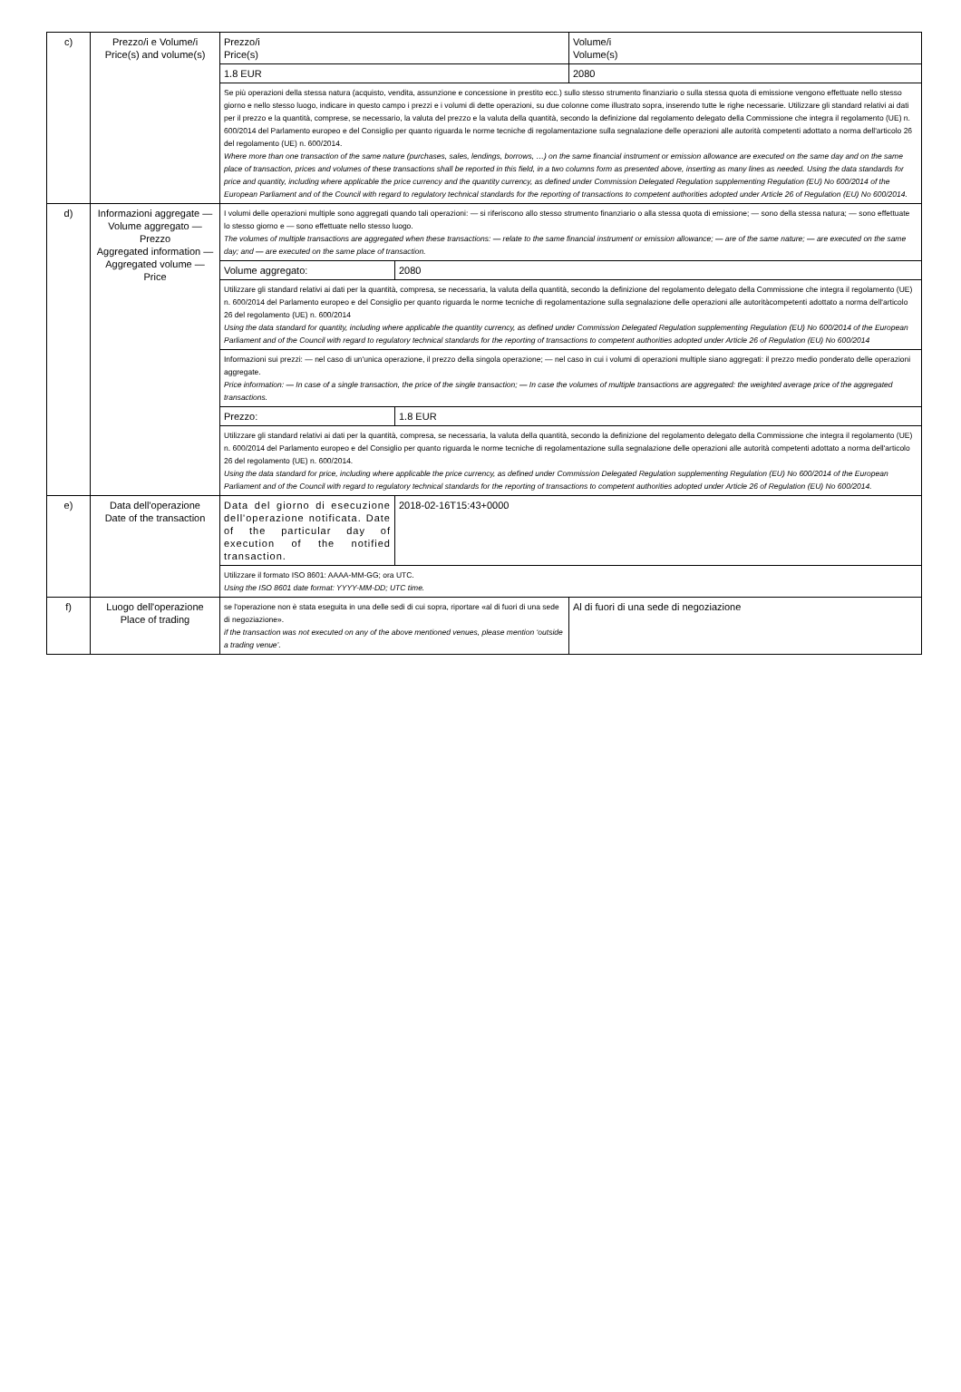| c) | Prezzo/i e Volume/i Price(s) and volume(s) | Prezzo/i Price(s) | | Volume/i Volume(s) |
| | | 1.8 EUR | | 2080 |
| | | Se più operazioni della stessa natura (acquisto, vendita, assunzione e concessione in prestito ecc.) sullo stesso strumento finanziario o sulla stessa quota di emissione vengono effettuate nello stesso giorno e nello stesso luogo, indicare in questo campo i prezzi e i volumi di dette operazioni, su due colonne come illustrato sopra, inserendo tutte le righe necessarie. Utilizzare gli standard relativi ai dati per il prezzo e la quantità, comprese, se necessario, la valuta del prezzo e la valuta della quantità, secondo la definizione dal regolamento delegato della Commissione che integra il regolamento (UE) n. 600/2014 del Parlamento europeo e del Consiglio per quanto riguarda le norme tecniche di regolamentazione sulla segnalazione delle operazioni alle autorità competenti adottato a norma dell'articolo 26 del regolamento (UE) n. 600/2014. Where more than one transaction of the same nature (purchases, sales, lendings, borrows, …) on the same financial instrument or emission allowance are executed on the same day and on the same place of transaction, prices and volumes of these transactions shall be reported in this field, in a two columns form as presented above, inserting as many lines as needed. Using the data standards for price and quantity, including where applicable the price currency and the quantity currency, as defined under Commission Delegated Regulation supplementing Regulation (EU) No 600/2014 of the European Parliament and of the Council with regard to regulatory technical standards for the reporting of transactions to competent authorities adopted under Article 26 of Regulation (EU) No 600/2014. | | |
| d) | Informazioni aggregate — Volume aggregato — Prezzo Aggregated information — Aggregated volume — Price | I volumi delle operazioni multiple sono aggregati quando tali operazioni: — si riferiscono allo stesso strumento finanziario o alla stessa quota di emissione; — sono della stessa natura; — sono effettuate lo stesso giorno e — sono effettuate nello stesso luogo. The volumes of multiple transactions are aggregated when these transactions: — relate to the same financial instrument or emission allowance; — are of the same nature; — are executed on the same day; and — are executed on the same place of transaction. | | |
| | | Volume aggregato: | 2080 | |
| | | Utilizzare gli standard relativi ai dati per la quantità, compresa, se necessaria, la valuta della quantità, secondo la definizione del regolamento delegato della Commissione che integra il regolamento (UE) n. 600/2014 del Parlamento europeo e del Consiglio per quanto riguarda le norme tecniche di regolamentazione sulla segnalazione delle operazioni alle autoritàcompetenti adottato a norma dell'articolo 26 del regolamento (UE) n. 600/2014 Using the data standard for quantity, including where applicable the quantity currency, as defined under Commission Delegated Regulation supplementing Regulation (EU) No 600/2014 of the European Parliament and of the Council with regard to regulatory technical standards for the reporting of transactions to competent authorities adopted under Article 26 of Regulation (EU) No 600/2014 | | |
| | | Informazioni sui prezzi: — nel caso di un'unica operazione, il prezzo della singola operazione; — nel caso in cui i volumi di operazioni multiple siano aggregati: il prezzo medio ponderato delle operazioni aggregate. Price information: — In case of a single transaction, the price of the single transaction; — In case the volumes of multiple transactions are aggregated: the weighted average price of the aggregated transactions. | | |
| | | Prezzo: | 1.8 EUR | |
| | | Utilizzare gli standard relativi ai dati per la quantità, compresa, se necessaria, la valuta della quantità, secondo la definizione del regolamento delegato della Commissione che integra il regolamento (UE) n. 600/2014 del Parlamento europeo e del Consiglio per quanto riguarda le norme tecniche di regolamentazione sulla segnalazione delle operazioni alle autorità competenti adottato a norma dell'articolo 26 del regolamento (UE) n. 600/2014. Using the data standard for price, including where applicable the price currency, as defined under Commission Delegated Regulation supplementing Regulation (EU) No 600/2014 of the European Parliament and of the Council with regard to regulatory technical standards for the reporting of transactions to competent authorities adopted under Article 26 of Regulation (EU) No 600/2014. | | |
| e) | Data dell'operazione Date of the transaction | Data del giorno di esecuzione dell'operazione notificata. Date of the particular day of execution of the notified transaction. | 2018-02-16T15:43+0000 | |
| | | Utilizzare il formato ISO 8601: AAAA-MM-GG; ora UTC. Using the ISO 8601 date format: YYYY-MM-DD; UTC time. | | |
| f) | Luogo dell'operazione Place of trading | se l'operazione non è stata eseguita in una delle sedi di cui sopra, riportare «al di fuori di una sede di negoziazione». if the transaction was not executed on any of the above mentioned venues, please mention ‘outside a trading venue’. | | Al di fuori di una sede di negoziazione |